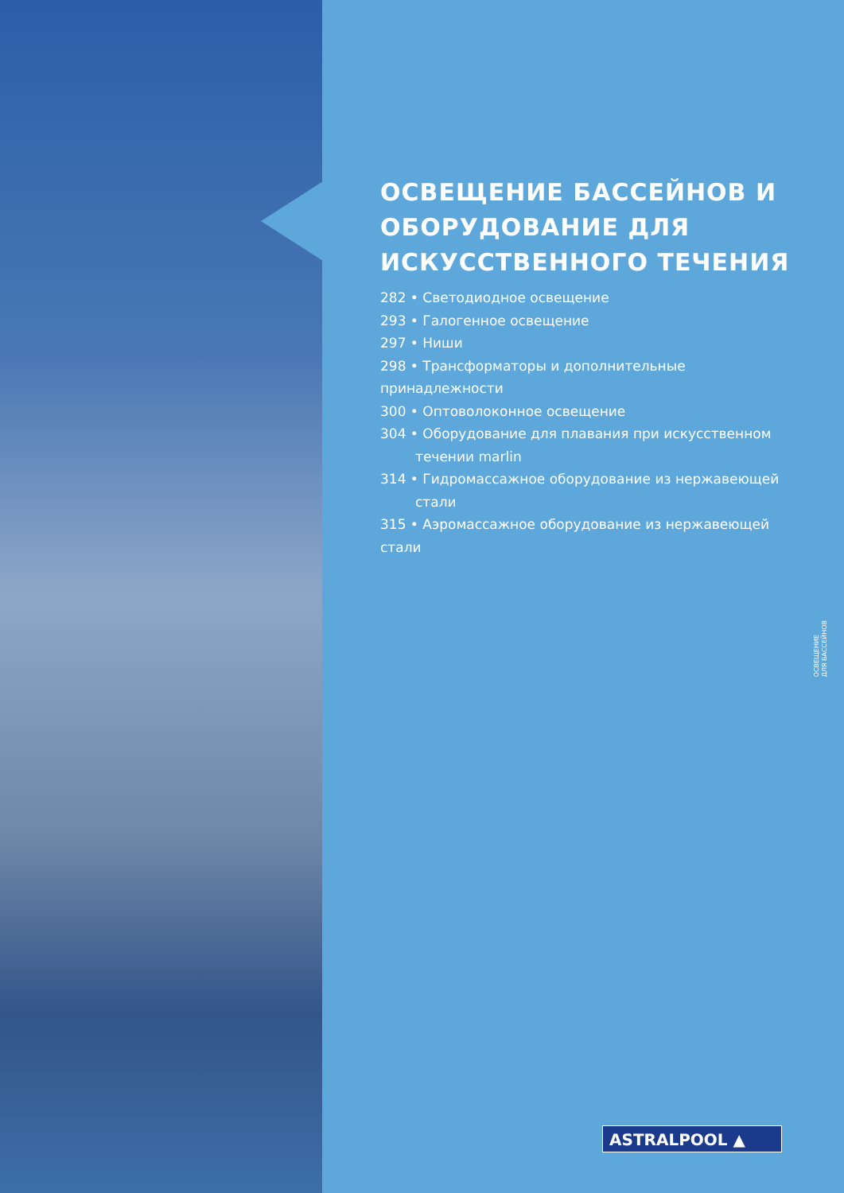ОСВЕЩЕНИЕ БАССЕЙНОВ И ОБОРУДОВАНИЕ ДЛЯ ИСКУССТВЕННОГО ТЕЧЕНИЯ
282 • Светодиодное освещение
293 • Галогенное освещение
297 • Ниши
298 • Трансформаторы и дополнительные принадлежности
300 • Оптоволоконное освещение
304 • Оборудование для плавания при искусственном
течении marlin
314 • Гидромассажное оборудование из нержавеющей
стали
315 • Аэромассажное оборудование из нержавеющей стали
ОСВЕЩЕНИЕ
ДЛЯ БАССЕЙНОВ
ASTRALPOOL ▲